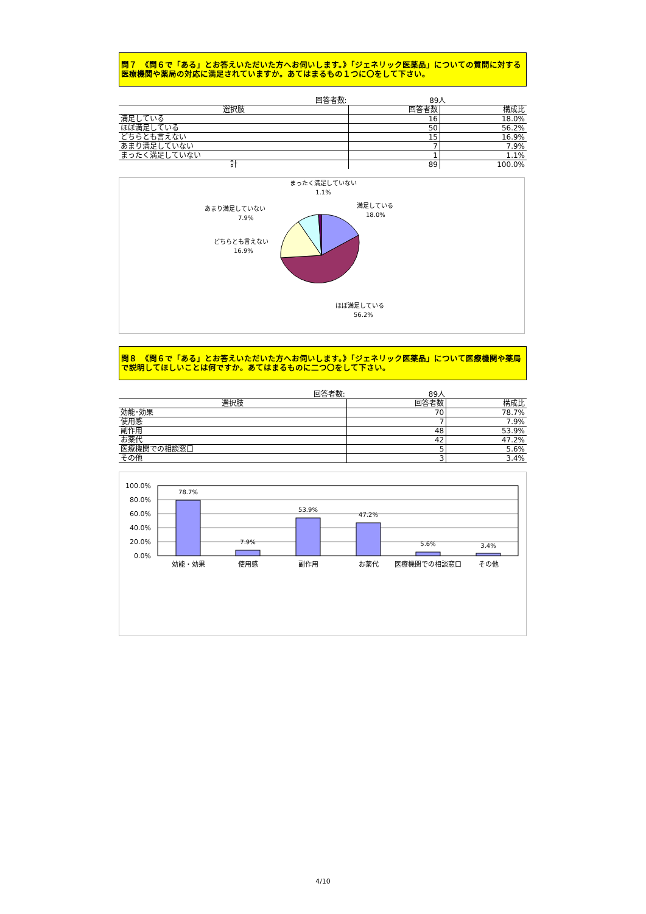問７　《問６で「ある」とお答えいただいた方へお伺いします。》「ジェネリック医薬品」についての質問に対する医療機関や薬局の対応に満足されていますか。あてはまるもの１つに〇をして下さい。
| 回答者数: | 89人 | |
| 選択肢 | 回答者数 | 構成比 |
| 満足している | 16 | 18.0% |
| ほぼ満足している | 50 | 56.2% |
| どちらとも言えない | 15 | 16.9% |
| あまり満足していない | 7 | 7.9% |
| まったく満足していない | 1 | 1.1% |
| 計 | 89 | 100.0% |
まったく満足していない
1.1%
満足している
18.0%
あまり満足していない
7.9%
どちらとも言えない
16.9%
ほぼ満足している
56.2%
問８　《問６で「ある」とお答えいただいた方へお伺いします。》「ジェネリック医薬品」について医療機関や薬局で説明してほしいことは何ですか。あてはまるものに二つ〇をして下さい。
| 回答者数: | 89人 | |
| 選択肢 | 回答者数 | 構成比 |
| 効能･効果 | 70 | 78.7% |
| 使用感 | 7 | 7.9% |
| 副作用 | 48 | 53.9% |
| お薬代 | 42 | 47.2% |
| 医療機関での相談窓口 | 5 | 5.6% |
| その他 | 3 | 3.4% |
100.0%
80.0%
60.0%
40.0%
20.0%
0.0%
78.7%
7.9%
53.9%
47.2%
5.6%
3.4%
効能・効果
使用感
副作用
お薬代
医療機関での相談窓口
その他
4/10